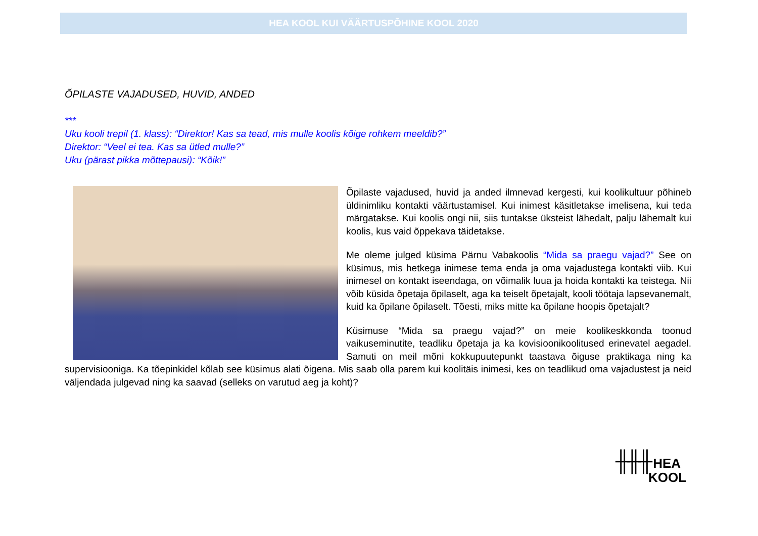HEA KOOL KUI VÄÄRTUSPÕHINE KOOL 2020
ÕPILASTE VAJADUSED, HUVID, ANDED
***
Uku kooli trepil (1. klass): “Direktor! Kas sa tead, mis mulle koolis kõige rohkem meeldib?”
Direktor: “Veel ei tea. Kas sa ütled mulle?”
Uku (pärast pikka mõttepausi): “Kõik!”
Õpilaste vajadused, huvid ja anded ilmnevad kergesti, kui koolikultuur põhineb üldinimliku kontakti väärtustamisel. Kui inimest käsitletakse imelisena, kui teda märgatakse. Kui koolis ongi nii, siis tuntakse üksteist lähedalt, palju lähemalt kui koolis, kus vaid õppekava täidetakse.
Me oleme julged küsima Pärnu Vabakoolis “Mida sa praegu vajad?” See on küsimus, mis hetkega inimese tema enda ja oma vajadustega kontakti viib. Kui inimesel on kontakt iseendaga, on võimalik luua ja hoida kontakti ka teistega. Nii võib küsida õpetaja õpilaselt, aga ka teiselt õpetajalt, kooli töötaja lapsevanemalt, kuid ka õpilane õpilaselt. Tõesti, miks mitte ka õpilane hoopis õpetajalt?
Küsimuse “Mida sa praegu vajad?” on meie koolikeskkonda toonud vaikuseminutite, teadliku õpetaja ja ka kovisioonikoolitused erinevatel aegadel. Samuti on meil mõni kokkupuutepunkt taastava õiguse praktikaga ning ka supervisiooniga. Ka tõepinkidel kõlab see küsimus alati õigena. Mis saab olla parem kui koolitäis inimesi, kes on teadlikud oma vajadustest ja neid väljendada julgevad ning ka saavad (selleks on varutud aeg ja koht)?
╫╫╫ HEA
KOOL